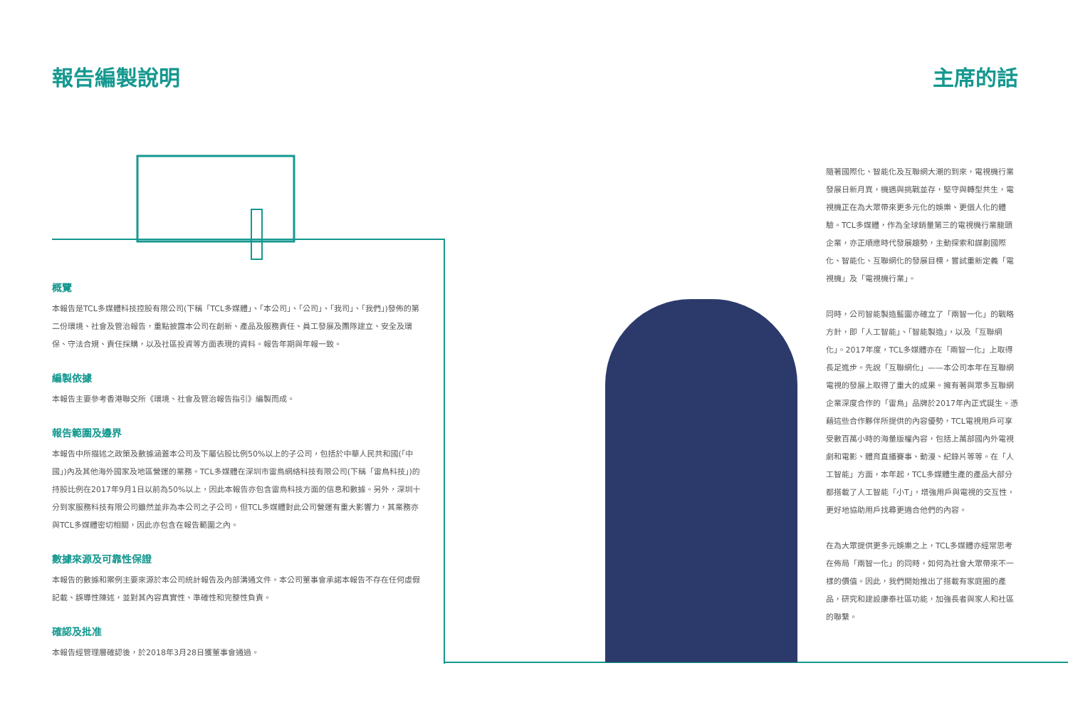報告編製說明
概覽
本報告是TCL多媒體科技控股有限公司(下稱「TCL多媒體」、「本公司」、「公司」、「我司」、「我們」)發佈的第二份環境、社會及管治報告，重點披露本公司在創新、產品及服務責任、員工發展及團隊建立、安全及環保、守法合規、責任採購，以及社區投資等方面表現的資料。報告年期與年報一致。
編製依據
本報告主要參考香港聯交所《環境、社會及管治報告指引》編製而成。
報告範圍及邊界
本報告中所描述之政策及數據涵蓋本公司及下屬佔股比例50%以上的子公司，包括於中華人民共和國(「中國」)內及其他海外國家及地區營運的業務。TCL多媒體在深圳市雷鳥網絡科技有限公司(下稱「雷鳥科技」)的持股比例在2017年9月1日以前為50%以上，因此本報告亦包含雷鳥科技方面的信息和數據。另外，深圳十分到家服務科技有限公司雖然並非為本公司之子公司，但TCL多媒體對此公司營運有重大影響力，其業務亦與TCL多媒體密切相關，因此亦包含在報告範圍之內。
數據來源及可靠性保證
本報告的數據和案例主要來源於本公司統計報告及內部溝通文件。本公司董事會承諾本報告不存在任何虛假記載、誤導性陳述，並對其內容真實性、準確性和完整性負責。
確認及批准
本報告經管理層確認後，於2018年3月28日獲董事會通過。
主席的話
隨著國際化、智能化及互聯網大潮的到來，電視機行業發展日新月異，機遇與挑戰並存，堅守與轉型共生，電視機正在為大眾帶來更多元化的娛樂、更個人化的體驗。TCL多媒體，作為全球銷量第三的電視機行業龍頭企業，亦正順應時代發展趨勢，主動探索和謀劃國際化、智能化、互聯網化的發展目標，嘗試重新定義「電視機」及「電視機行業」。
同時，公司智能製造藍圖亦確立了「兩智一化」的戰略方針，即「人工智能」、「智能製造」，以及「互聯網化」。2017年度，TCL多媒體亦在「兩智一化」上取得長足進步。先說「互聯網化」——本公司本年在互聯網電視的發展上取得了重大的成果。擁有著與眾多互聯網企業深度合作的「雷鳥」品牌於2017年內正式誕生。憑藉這些合作夥伴所提供的內容優勢，TCL電視用戶可享受數百萬小時的海量版權內容，包括上萬部國內外電視劇和電影、體育直播賽事、動漫、紀錄片等等。在「人工智能」方面，本年起，TCL多媒體生產的產品大部分都搭載了人工智能「小T」，增強用戶與電視的交互性，更好地協助用戶找尋更適合他們的內容。
在為大眾提供更多元娛樂之上，TCL多媒體亦經常思考在佈局「兩智一化」的同時，如何為社會大眾帶來不一樣的價值。因此，我們開始推出了搭載有家庭圈的產品，研究和建設康泰社區功能，加強長者與家人和社區的聯繫。